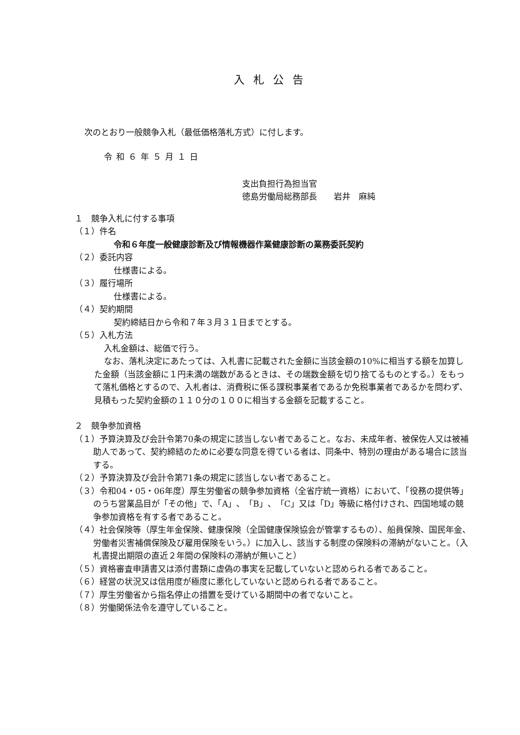入札公告
次のとおり一般競争入札（最低価格落札方式）に付します。
令和６年５月１日
支出負担行為担当官
徳島労働局総務部長　　岩井　麻純
１　競争入札に付する事項
（１）件名
令和６年度一般健康診断及び情報機器作業健康診断の業務委託契約
（２）委託内容
仕様書による。
（３）履行場所
仕様書による。
（４）契約期間
契約締結日から令和７年３月３１日までとする。
（５）入札方法
入札金額は、総価で行う。
なお、落札決定にあたっては、入札書に記載された金額に当該金額の10%に相当する額を加算した金額（当該金額に１円未満の端数があるときは、その端数金額を切り捨てるものとする。）をもって落札価格とするので、入札者は、消費税に係る課税事業者であるか免税事業者であるかを問わず、見積もった契約金額の１１０分の１００に相当する金額を記載すること。
２　競争参加資格
（１）予算決算及び会計令第70条の規定に該当しない者であること。なお、未成年者、被保佐人又は被補助人であって、契約締結のために必要な同意を得ている者は、同条中、特別の理由がある場合に該当する。
（２）予算決算及び会計令第71条の規定に該当しない者であること。
（３）令和04・05・06年度）厚生労働省の競争参加資格（全省庁統一資格）において、「役務の提供等」のうち営業品目が「その他」で、「A」、「B」、「C」又は「D」等級に格付けされ、四国地域の競争参加資格を有する者であること。
（４）社会保険等（厚生年金保険、健康保険（全国健康保険協会が管掌するもの）、船員保険、国民年金、労働者災害補償保険及び雇用保険をいう。）に加入し、該当する制度の保険料の滞納がないこと。（入札書提出期限の直近２年間の保険料の滞納が無いこと）
（５）資格審査申請書又は添付書類に虚偽の事実を記載していないと認められる者であること。
（６）経営の状況又は信用度が極度に悪化していないと認められる者であること。
（７）厚生労働省から指名停止の措置を受けている期間中の者でないこと。
（８）労働関係法令を遵守していること。